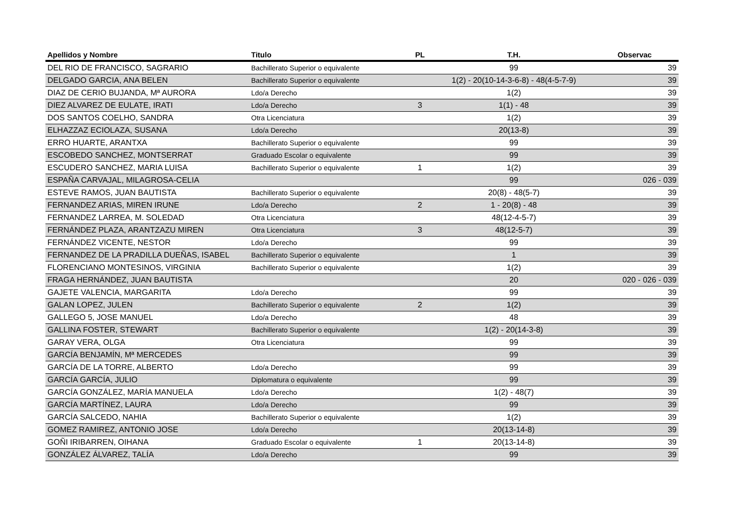| Apellidos y Nombre | Titulo | PL | T.H. | Observac |
| --- | --- | --- | --- | --- |
| DEL RIO DE FRANCISCO, SAGRARIO | Bachillerato Superior o equivalente | | 99 | 39 |
| DELGADO GARCIA, ANA BELEN | Bachillerato Superior o equivalente | | 1(2) - 20(10-14-3-6-8) - 48(4-5-7-9) | 39 |
| DIAZ DE CERIO BUJANDA, Mª AURORA | Ldo/a Derecho | | 1(2) | 39 |
| DIEZ ALVAREZ DE EULATE, IRATI | Ldo/a Derecho | 3 | 1(1) - 48 | 39 |
| DOS SANTOS COELHO, SANDRA | Otra Licenciatura | | 1(2) | 39 |
| ELHAZZAZ ECIOLAZA, SUSANA | Ldo/a Derecho | | 20(13-8) | 39 |
| ERRO HUARTE, ARANTXA | Bachillerato Superior o equivalente | | 99 | 39 |
| ESCOBEDO SANCHEZ, MONTSERRAT | Graduado Escolar o equivalente | | 99 | 39 |
| ESCUDERO SANCHEZ, MARIA LUISA | Bachillerato Superior o equivalente | 1 | 1(2) | 39 |
| ESPAÑA CARVAJAL, MILAGROSA-CELIA | | | 99 | 026 - 039 |
| ESTEVE RAMOS, JUAN BAUTISTA | Bachillerato Superior o equivalente | | 20(8) - 48(5-7) | 39 |
| FERNANDEZ ARIAS, MIREN IRUNE | Ldo/a Derecho | 2 | 1 - 20(8) - 48 | 39 |
| FERNANDEZ LARREA, M. SOLEDAD | Otra Licenciatura | | 48(12-4-5-7) | 39 |
| FERNÁNDEZ PLAZA, ARANTZAZU MIREN | Otra Licenciatura | 3 | 48(12-5-7) | 39 |
| FERNÁNDEZ VICENTE, NESTOR | Ldo/a Derecho | | 99 | 39 |
| FERNANDEZ DE LA PRADILLA DUEÑAS, ISABEL | Bachillerato Superior o equivalente | | 1 | 39 |
| FLORENCIANO MONTESINOS, VIRGINIA | Bachillerato Superior o equivalente | | 1(2) | 39 |
| FRAGA HERNÁNDEZ, JUAN BAUTISTA | | | 20 | 020 - 026 - 039 |
| GAJETE VALENCIA, MARGARITA | Ldo/a Derecho | | 99 | 39 |
| GALAN LOPEZ, JULEN | Bachillerato Superior o equivalente | 2 | 1(2) | 39 |
| GALLEGO 5, JOSE MANUEL | Ldo/a Derecho | | 48 | 39 |
| GALLINA FOSTER, STEWART | Bachillerato Superior o equivalente | | 1(2) - 20(14-3-8) | 39 |
| GARAY VERA, OLGA | Otra Licenciatura | | 99 | 39 |
| GARCÍA BENJAMÍN, Mª MERCEDES | | | 99 | 39 |
| GARCÍA DE LA TORRE, ALBERTO | Ldo/a Derecho | | 99 | 39 |
| GARCÍA GARCÍA, JULIO | Diplomatura o equivalente | | 99 | 39 |
| GARCÍA GONZÁLEZ, MARÍA MANUELA | Ldo/a Derecho | | 1(2) - 48(7) | 39 |
| GARCÍA MARTÍNEZ, LAURA | Ldo/a Derecho | | 99 | 39 |
| GARCÍA SALCEDO, NAHIA | Bachillerato Superior o equivalente | | 1(2) | 39 |
| GOMEZ RAMIREZ, ANTONIO JOSE | Ldo/a Derecho | | 20(13-14-8) | 39 |
| GOÑI IRIBARREN, OIHANA | Graduado Escolar o equivalente | 1 | 20(13-14-8) | 39 |
| GONZÁLEZ ÁLVAREZ, TALÍA | Ldo/a Derecho | | 99 | 39 |